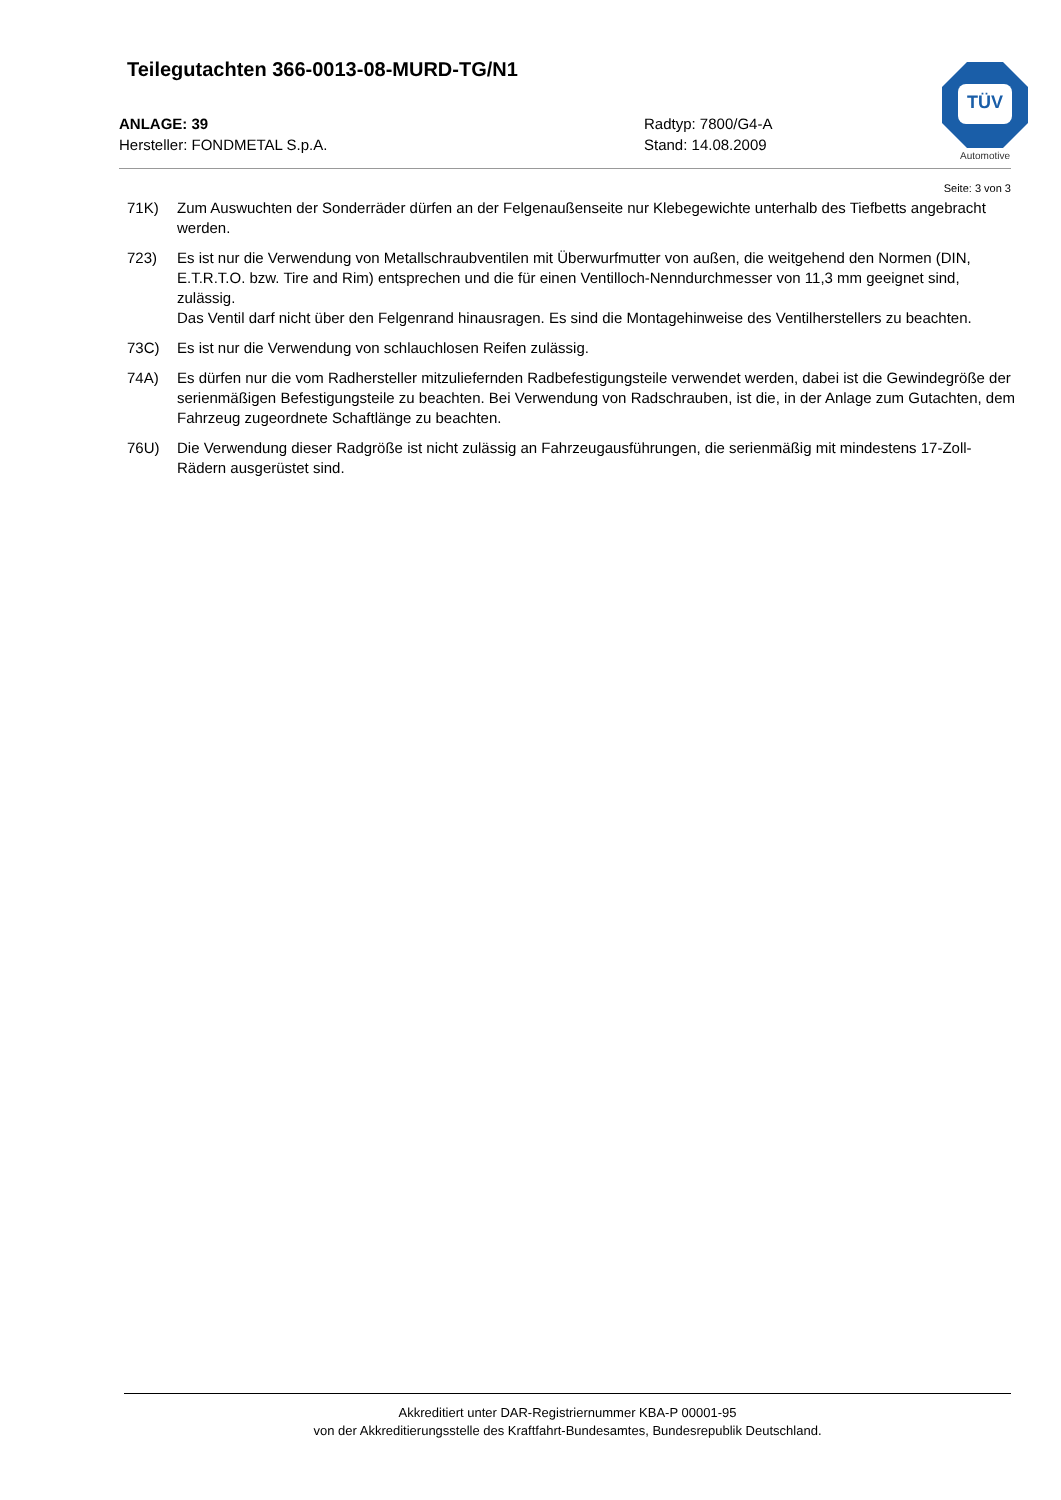Teilegutachten 366-0013-08-MURD-TG/N1
ANLAGE: 39 Radtyp: 7800/G4-A
Hersteller: FONDMETAL S.p.A. Stand: 14.08.2009
TÜV
Automotive
Seite: 3 von 3
71K) Zum Auswuchten der Sonderräder dürfen an der Felgenaußenseite nur Klebegewichte unterhalb des Tiefbetts angebracht werden.
723) Es ist nur die Verwendung von Metallschraubventilen mit Überwurfmutter von außen, die weitgehend den Normen (DIN, E.T.R.T.O. bzw. Tire and Rim) entsprechen und die für einen Ventilloch-Nenndurchmesser von 11,3 mm geeignet sind, zulässig.
Das Ventil darf nicht über den Felgenrand hinausragen. Es sind die Montagehinweise des Ventilherstellers zu beachten.
73C) Es ist nur die Verwendung von schlauchlosen Reifen zulässig.
74A) Es dürfen nur die vom Radhersteller mitzuliefernden Radbefestigungsteile verwendet werden, dabei ist die Gewindegröße der serienmäßigen Befestigungsteile zu beachten. Bei Verwendung von Radschrauben, ist die, in der Anlage zum Gutachten, dem Fahrzeug zugeordnete Schaftlänge zu beachten.
76U) Die Verwendung dieser Radgröße ist nicht zulässig an Fahrzeugausführungen, die serienmäßig mit mindestens 17-Zoll-Rädern ausgerüstet sind.
Akkreditiert unter DAR-Registriernummer KBA-P 00001-95
von der Akkreditierungsstelle des Kraftfahrt-Bundesamtes, Bundesrepublik Deutschland.